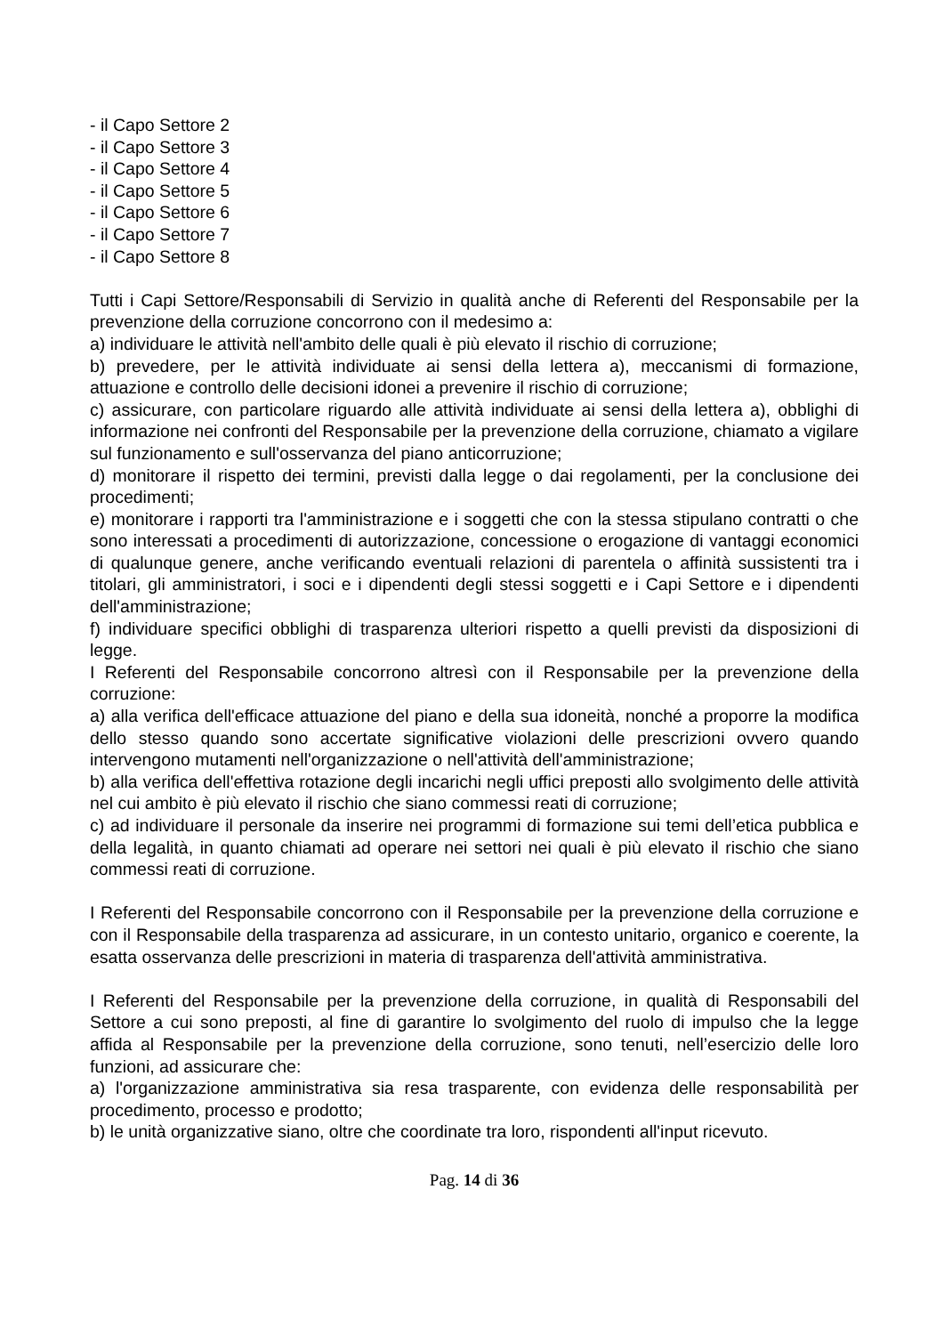- il Capo Settore 2
- il Capo Settore 3
- il Capo Settore 4
- il Capo Settore 5
- il Capo Settore 6
- il Capo Settore 7
- il Capo Settore 8
Tutti i Capi Settore/Responsabili di Servizio in qualità anche di Referenti del Responsabile per la prevenzione della corruzione concorrono con il medesimo a:
a) individuare le attività nell'ambito delle quali è più elevato il rischio di corruzione;
b) prevedere, per le attività individuate ai sensi della lettera a), meccanismi di formazione, attuazione e controllo delle decisioni idonei a prevenire il rischio di corruzione;
c) assicurare, con particolare riguardo alle attività individuate ai sensi della lettera a), obblighi di informazione nei confronti del Responsabile per la prevenzione della corruzione, chiamato a vigilare sul funzionamento e sull'osservanza del piano anticorruzione;
d) monitorare il rispetto dei termini, previsti dalla legge o dai regolamenti, per la conclusione dei procedimenti;
e) monitorare i rapporti tra l'amministrazione e i soggetti che con la stessa stipulano contratti o che sono interessati a procedimenti di autorizzazione, concessione o erogazione di vantaggi economici di qualunque genere, anche verificando eventuali relazioni di parentela o affinità sussistenti tra i titolari, gli amministratori, i soci e i dipendenti degli stessi soggetti e i Capi Settore e i dipendenti dell'amministrazione;
f) individuare specifici obblighi di trasparenza ulteriori rispetto a quelli previsti da disposizioni di legge.
I Referenti del Responsabile concorrono altresì con il Responsabile per la prevenzione della corruzione:
a) alla verifica dell'efficace attuazione del piano e della sua idoneità, nonché a proporre la modifica dello stesso quando sono accertate significative violazioni delle prescrizioni ovvero quando intervengono mutamenti nell'organizzazione o nell'attività dell'amministrazione;
b) alla verifica dell'effettiva rotazione degli incarichi negli uffici preposti allo svolgimento delle attività nel cui ambito è più elevato il rischio che siano commessi reati di corruzione;
c) ad individuare il personale da inserire nei programmi di formazione sui temi dell’etica pubblica e della legalità, in quanto chiamati ad operare nei settori nei quali è più elevato il rischio che siano commessi reati di corruzione.
I Referenti del Responsabile concorrono con il Responsabile per la prevenzione della corruzione e con il Responsabile della trasparenza ad assicurare, in un contesto unitario, organico e coerente, la esatta osservanza delle prescrizioni in materia di trasparenza dell'attività amministrativa.
I Referenti del Responsabile per la prevenzione della corruzione, in qualità di Responsabili del Settore a cui sono preposti, al fine di garantire lo svolgimento del ruolo di impulso che la legge affida al Responsabile per la prevenzione della corruzione, sono tenuti, nell’esercizio delle loro funzioni, ad assicurare che:
a) l'organizzazione amministrativa sia resa trasparente, con evidenza delle responsabilità per procedimento, processo e prodotto;
b) le unità organizzative siano, oltre che coordinate tra loro, rispondenti all'input ricevuto.
Pag. 14 di 36